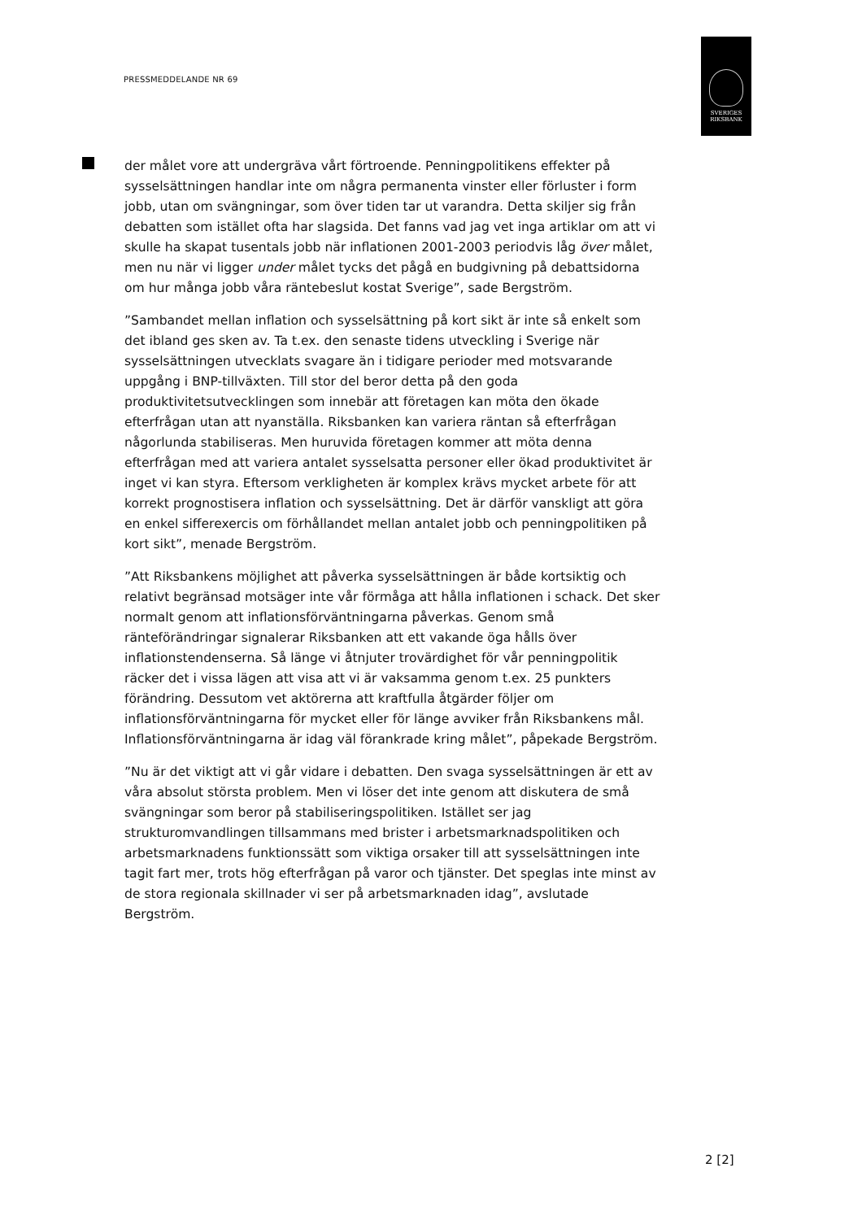PRESSMEDDELANDE NR 69
SVERIGES
RIKSBANK
der målet vore att undergräva vårt förtroende. Penningpolitikens effekter på sysselsättningen handlar inte om några permanenta vinster eller förluster i form jobb, utan om svängningar, som över tiden tar ut varandra. Detta skiljer sig från debatten som istället ofta har slagsida. Det fanns vad jag vet inga artiklar om att vi skulle ha skapat tusentals jobb när inflationen 2001-2003 periodvis låg över målet, men nu när vi ligger under målet tycks det pågå en budgivning på debattsidorna om hur många jobb våra räntebeslut kostat Sverige”, sade Bergström.
”Sambandet mellan inflation och sysselsättning på kort sikt är inte så enkelt som det ibland ges sken av. Ta t.ex. den senaste tidens utveckling i Sverige när sysselsättningen utvecklats svagare än i tidigare perioder med motsvarande uppgång i BNP-tillväxten. Till stor del beror detta på den goda produktivitetsutvecklingen som innebär att företagen kan möta den ökade efterfrågan utan att nyanställa. Riksbanken kan variera räntan så efterfrågan någorlunda stabiliseras. Men huruvida företagen kommer att möta denna efterfrågan med att variera antalet sysselsatta personer eller ökad produktivitet är inget vi kan styra. Eftersom verkligheten är komplex krävs mycket arbete för att korrekt prognostisera inflation och sysselsättning. Det är därför vanskligt att göra en enkel sifferexercis om förhållandet mellan antalet jobb och penningpolitiken på kort sikt”, menade Bergström.
”Att Riksbankens möjlighet att påverka sysselsättningen är både kortsiktig och relativt begränsad motsäger inte vår förmåga att hålla inflationen i schack. Det sker normalt genom att inflationsförväntningarna påverkas. Genom små ränteförändringar signalerar Riksbanken att ett vakande öga hålls över inflationstendenserna. Så länge vi åtnjuter trovärdighet för vår penningpolitik räcker det i vissa lägen att visa att vi är vaksamma genom t.ex. 25 punkters förändring. Dessutom vet aktörerna att kraftfulla åtgärder följer om inflationsförväntningarna för mycket eller för länge avviker från Riksbankens mål. Inflationsförväntningarna är idag väl förankrade kring målet”, påpekade Bergström.
”Nu är det viktigt att vi går vidare i debatten. Den svaga sysselsättningen är ett av våra absolut största problem. Men vi löser det inte genom att diskutera de små svängningar som beror på stabiliseringspolitiken. Istället ser jag strukturomvandlingen tillsammans med brister i arbetsmarknadspolitiken och arbetsmarknadens funktionssätt som viktiga orsaker till att sysselsättningen inte tagit fart mer, trots hög efterfrågan på varor och tjänster. Det speglas inte minst av de stora regionala skillnader vi ser på arbetsmarknaden idag”, avslutade Bergström.
2 [2]